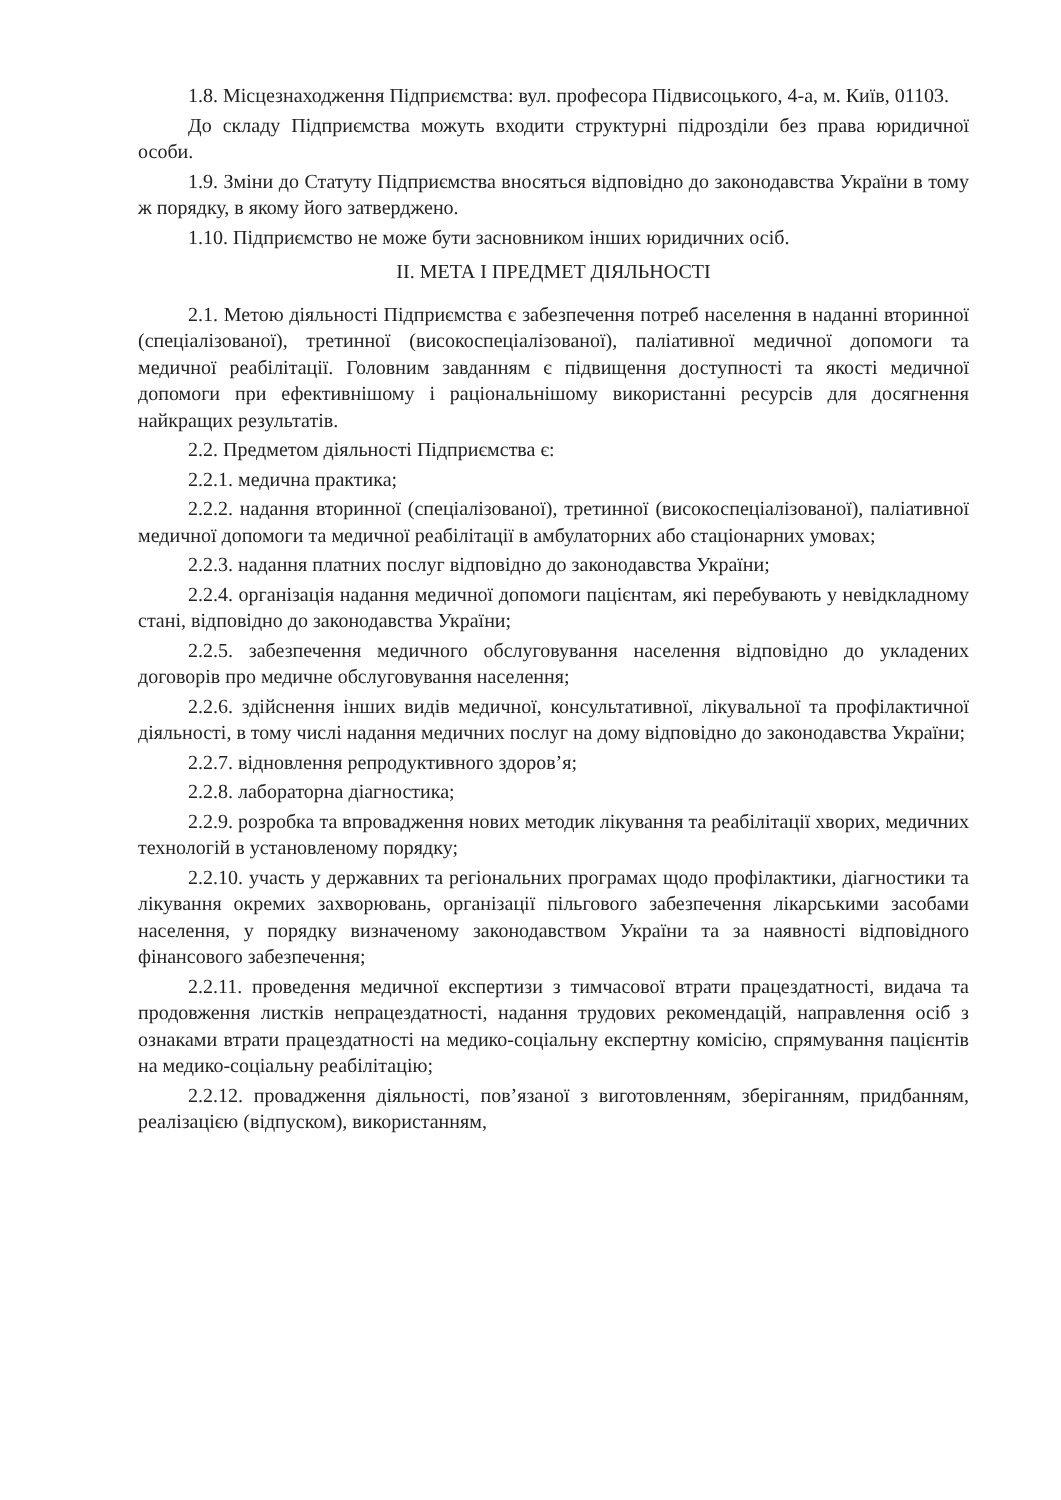1.8. Місцезнаходження Підприємства: вул. професора Підвисоцького, 4-а, м. Київ, 01103.
До складу Підприємства можуть входити структурні підрозділи без права юридичної особи.
1.9. Зміни до Статуту Підприємства вносяться відповідно до законодавства України в тому ж порядку, в якому його затверджено.
1.10. Підприємство не може бути засновником інших юридичних осіб.
II. МЕТА І ПРЕДМЕТ ДІЯЛЬНОСТІ
2.1. Метою діяльності Підприємства є забезпечення потреб населення в наданні вторинної (спеціалізованої), третинної (високоспеціалізованої), паліативної медичної допомоги та медичної реабілітації. Головним завданням є підвищення доступності та якості медичної допомоги при ефективнішому і раціональнішому використанні ресурсів для досягнення найкращих результатів.
2.2. Предметом діяльності Підприємства є:
2.2.1. медична практика;
2.2.2. надання вторинної (спеціалізованої), третинної (високоспеціалізованої), паліативної медичної допомоги та медичної реабілітації в амбулаторних або стаціонарних умовах;
2.2.3. надання платних послуг відповідно до законодавства України;
2.2.4. організація надання медичної допомоги пацієнтам, які перебувають у невідкладному стані, відповідно до законодавства України;
2.2.5. забезпечення медичного обслуговування населення відповідно до укладених договорів про медичне обслуговування населення;
2.2.6. здійснення інших видів медичної, консультативної, лікувальної та профілактичної діяльності, в тому числі надання медичних послуг на дому відповідно до законодавства України;
2.2.7. відновлення репродуктивного здоров’я;
2.2.8. лабораторна діагностика;
2.2.9. розробка та впровадження нових методик лікування та реабілітації хворих, медичних технологій в установленому порядку;
2.2.10. участь у державних та регіональних програмах щодо профілактики, діагностики та лікування окремих захворювань, організації пільгового забезпечення лікарськими засобами населення, у порядку визначеному законодавством України та за наявності відповідного фінансового забезпечення;
2.2.11. проведення медичної експертизи з тимчасової втрати працездатності, видача та продовження листків непрацездатності, надання трудових рекомендацій, направлення осіб з ознаками втрати працездатності на медико-соціальну експертну комісію, спрямування пацієнтів на медико-соціальну реабілітацію;
2.2.12. провадження діяльності, пов’язаної з виготовленням, зберіганням, придбанням, реалізацією (відпуском), використанням,